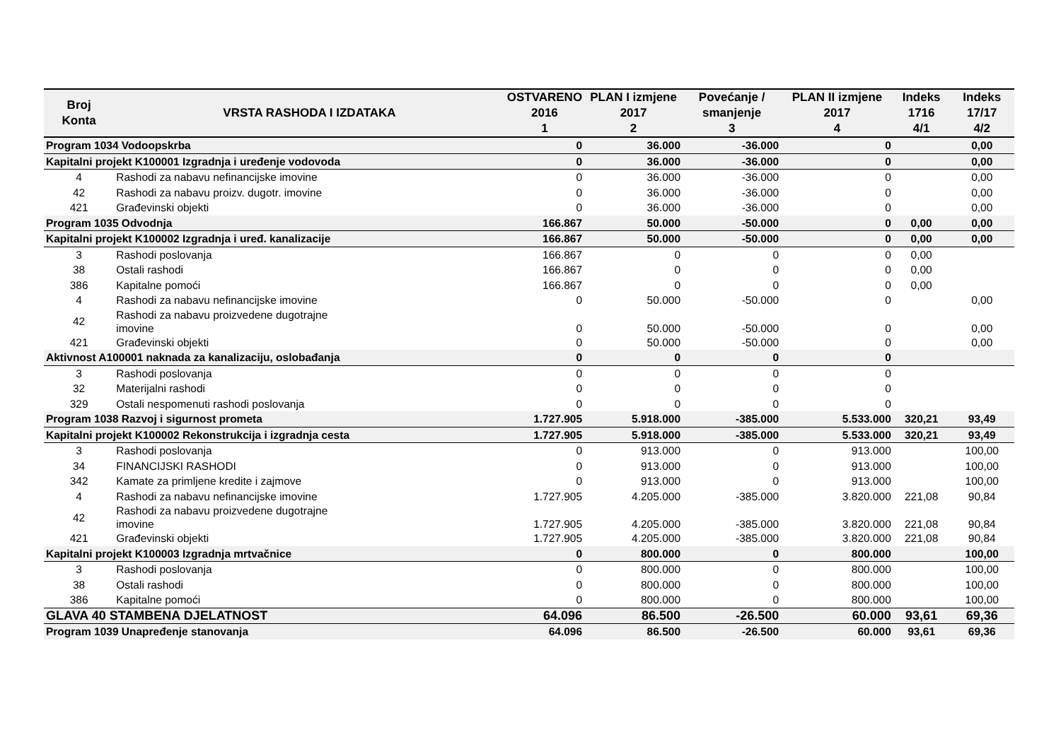| Broj Konta | VRSTA RASHODA I IZDATAKA | OSTVARENO 2016 1 | PLAN I izmjene 2017 2 | Povećanje / smanjenje 3 | PLAN II izmjene 2017 4 | Indeks 1716 4/1 | Indeks 17/17 4/2 |
| --- | --- | --- | --- | --- | --- | --- | --- |
| Program 1034 Vodoopskrba | | 0 | 36.000 | -36.000 | 0 | | 0,00 |
| Kapitalni projekt K100001 Izgradnja i uređenje vodovoda | | 0 | 36.000 | -36.000 | 0 | | 0,00 |
| 4 | Rashodi za nabavu nefinancijske imovine | 0 | 36.000 | -36.000 | 0 | | 0,00 |
| 42 | Rashodi za nabavu proizv. dugotr. imovine | 0 | 36.000 | -36.000 | 0 | | 0,00 |
| 421 | Građevinski objekti | 0 | 36.000 | -36.000 | 0 | | 0,00 |
| Program 1035 Odvodnja | | 166.867 | 50.000 | -50.000 | 0 | 0,00 | 0,00 |
| Kapitalni projekt K100002 Izgradnja i uređ. kanalizacije | | 166.867 | 50.000 | -50.000 | 0 | 0,00 | 0,00 |
| 3 | Rashodi poslovanja | 166.867 | 0 | 0 | 0 | 0,00 | |
| 38 | Ostali rashodi | 166.867 | 0 | 0 | 0 | 0,00 | |
| 386 | Kapitalne pomoći | 166.867 | 0 | 0 | 0 | 0,00 | |
| 4 | Rashodi za nabavu nefinancijske imovine | 0 | 50.000 | -50.000 | 0 | | 0,00 |
| 42 | Rashodi za nabavu proizvedene dugotrajne imovine | 0 | 50.000 | -50.000 | 0 | | 0,00 |
| 421 | Građevinski objekti | 0 | 50.000 | -50.000 | 0 | | 0,00 |
| Aktivnost A100001 naknada za kanalizaciju, oslobađanja | | 0 | 0 | 0 | 0 | | |
| 3 | Rashodi poslovanja | 0 | 0 | 0 | 0 | | |
| 32 | Materijalni rashodi | 0 | 0 | 0 | 0 | | |
| 329 | Ostali nespomenuti rashodi poslovanja | 0 | 0 | 0 | 0 | | |
| Program 1038 Razvoj i sigurnost prometa | | 1.727.905 | 5.918.000 | -385.000 | 5.533.000 | 320,21 | 93,49 |
| Kapitalni projekt K100002 Rekonstrukcija i izgradnja cesta | | 1.727.905 | 5.918.000 | -385.000 | 5.533.000 | 320,21 | 93,49 |
| 3 | Rashodi poslovanja | 0 | 913.000 | 0 | 913.000 | | 100,00 |
| 34 | FINANCIJSKI RASHODI | 0 | 913.000 | 0 | 913.000 | | 100,00 |
| 342 | Kamate za primljene kredite i zajmove | 0 | 913.000 | 0 | 913.000 | | 100,00 |
| 4 | Rashodi za nabavu nefinancijske imovine | 1.727.905 | 4.205.000 | -385.000 | 3.820.000 | 221,08 | 90,84 |
| 42 | Rashodi za nabavu proizvedene dugotrajne imovine | 1.727.905 | 4.205.000 | -385.000 | 3.820.000 | 221,08 | 90,84 |
| 421 | Građevinski objekti | 1.727.905 | 4.205.000 | -385.000 | 3.820.000 | 221,08 | 90,84 |
| Kapitalni projekt K100003 Izgradnja mrtvačnice | | 0 | 800.000 | 0 | 800.000 | | 100,00 |
| 3 | Rashodi poslovanja | 0 | 800.000 | 0 | 800.000 | | 100,00 |
| 38 | Ostali rashodi | 0 | 800.000 | 0 | 800.000 | | 100,00 |
| 386 | Kapitalne pomoći | 0 | 800.000 | 0 | 800.000 | | 100,00 |
| GLAVA 40 STAMBENA DJELATNOST | | 64.096 | 86.500 | -26.500 | 60.000 | 93,61 | 69,36 |
| Program 1039 Unapređenje stanovanja | | 64.096 | 86.500 | -26.500 | 60.000 | 93,61 | 69,36 |